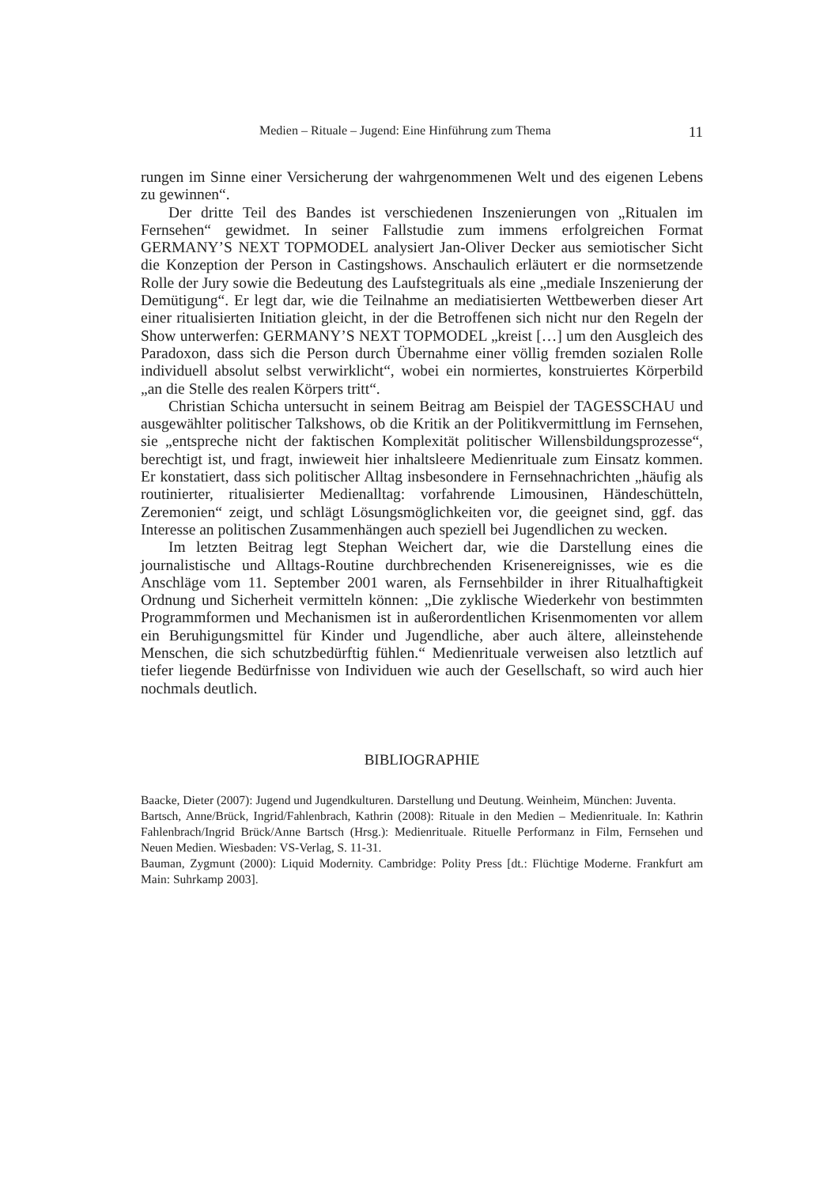Medien – Rituale – Jugend: Eine Hinführung zum Thema 11
rungen im Sinne einer Versicherung der wahrgenommenen Welt und des eigenen Lebens zu gewinnen“.
Der dritte Teil des Bandes ist verschiedenen Inszenierungen von „Ritualen im Fernsehen“ gewidmet. In seiner Fallstudie zum immens erfolgreichen Format GERMANY’S NEXT TOPMODEL analysiert Jan-Oliver Decker aus semioti­scher Sicht die Konzeption der Person in Castingshows. Anschaulich erläutert er die normsetzende Rolle der Jury sowie die Bedeutung des Laufstegrituals als eine „mediale Inszenierung der Demütigung“. Er legt dar, wie die Teilnahme an me­diatisierten Wettbewerben dieser Art einer ritualisierten Initiation gleicht, in der die Betroffenen sich nicht nur den Regeln der Show unterwerfen: GERMANY’S NEXT TOPMODEL „kreist […] um den Ausgleich des Paradoxon, dass sich die Person durch Übernahme einer völlig fremden sozialen Rolle individuell absolut selbst verwirklicht“, wobei ein normiertes, konstruiertes Körperbild „an die Stelle des realen Körpers tritt“.
Christian Schicha untersucht in seinem Beitrag am Beispiel der TAGESSCHAU und ausgewählter politischer Talkshows, ob die Kritik an der Politikvermittlung im Fernsehen, sie „entspreche nicht der faktischen Komplexität politischer Willensbil­dungsprozesse“, berechtigt ist, und fragt, inwieweit hier inhaltsleere Medienrituale zum Einsatz kommen. Er konstatiert, dass sich politischer Alltag insbesondere in Fernsehnachrichten „häufig als routinierter, ritualisierter Medienalltag: vorfahrende Limousinen, Händeschütteln, Zeremonien“ zeigt, und schlägt Lösungsmöglichkei­ten vor, die geeignet sind, ggf. das Interesse an politischen Zusammenhängen auch speziell bei Jugendlichen zu wecken.
Im letzten Beitrag legt Stephan Weichert dar, wie die Darstellung eines die journalistische und Alltags-Routine durchbrechenden Krisenereignisses, wie es die Anschläge vom 11. September 2001 waren, als Fernsehbilder in ihrer Ritualhaftig­keit Ordnung und Sicherheit vermitteln können: „Die zyklische Wiederkehr von bestimmten Programmformen und Mechanismen ist in außerordentlichen Krisen­momenten vor allem ein Beruhigungsmittel für Kinder und Jugendliche, aber auch ältere, alleinstehende Menschen, die sich schutzbedürftig fühlen.“ Medienrituale verweisen also letztlich auf tiefer liegende Bedürfnisse von Individuen wie auch der Gesellschaft, so wird auch hier nochmals deutlich.
BIBLIOGRAPHIE
Baacke, Dieter (2007): Jugend und Jugendkulturen. Darstellung und Deutung. Weinheim, München: Juventa.
Bartsch, Anne/Brück, Ingrid/Fahlenbrach, Kathrin (2008): Rituale in den Medien – Medienrituale. In: Kathrin Fahlenbrach/Ingrid Brück/Anne Bartsch (Hrsg.): Medienrituale. Rituelle Performanz in Film, Fernsehen und Neuen Medien. Wiesbaden: VS-Verlag, S. 11-31.
Bauman, Zygmunt (2000): Liquid Modernity. Cambridge: Polity Press [dt.: Flüchtige Moderne. Frankfurt am Main: Suhrkamp 2003].